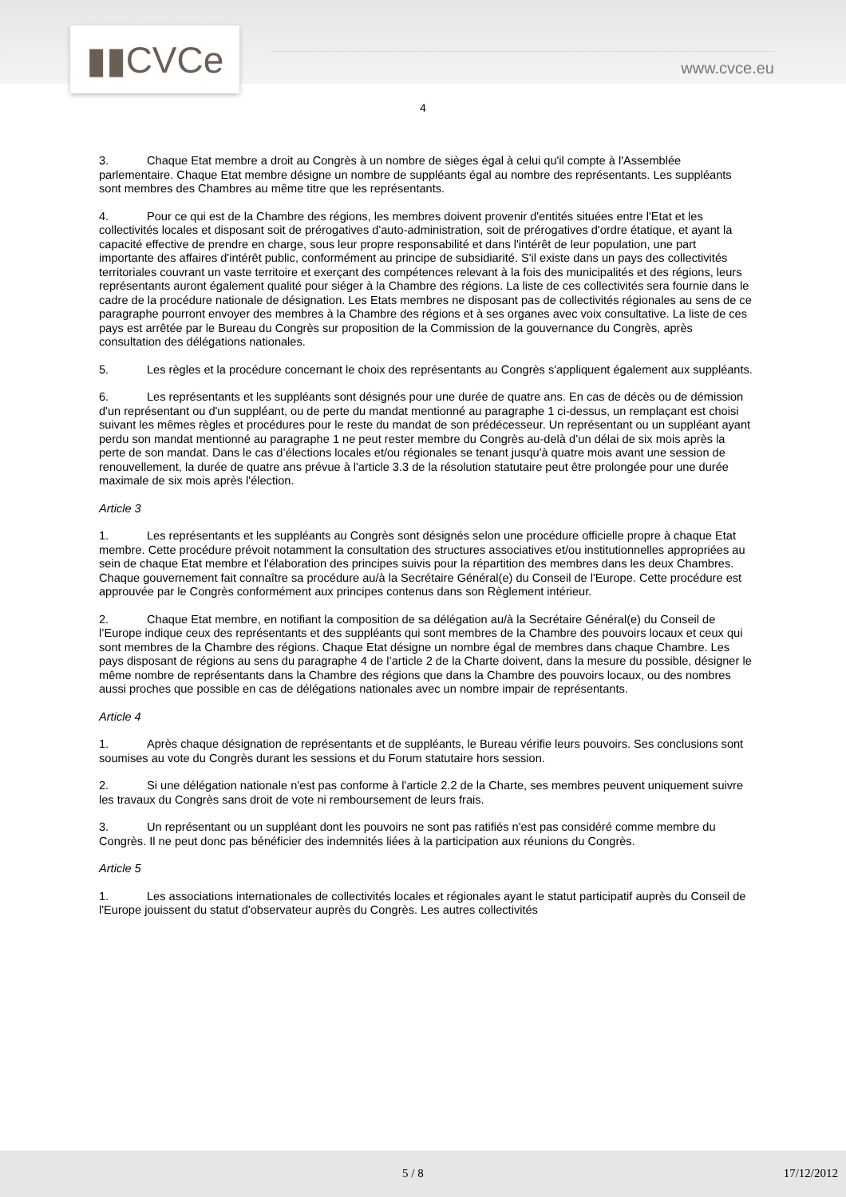▮▮CVCe www.cvce.eu
4
3. Chaque Etat membre a droit au Congrès à un nombre de sièges égal à celui qu'il compte à l'Assemblée parlementaire. Chaque Etat membre désigne un nombre de suppléants égal au nombre des représentants. Les suppléants sont membres des Chambres au même titre que les représentants.
4. Pour ce qui est de la Chambre des régions, les membres doivent provenir d'entités situées entre l'Etat et les collectivités locales et disposant soit de prérogatives d'auto-administration, soit de prérogatives d'ordre étatique, et ayant la capacité effective de prendre en charge, sous leur propre responsabilité et dans l'intérêt de leur population, une part importante des affaires d'intérêt public, conformément au principe de subsidiarité. S'il existe dans un pays des collectivités territoriales couvrant un vaste territoire et exerçant des compétences relevant à la fois des municipalités et des régions, leurs représentants auront également qualité pour siéger à la Chambre des régions. La liste de ces collectivités sera fournie dans le cadre de la procédure nationale de désignation. Les Etats membres ne disposant pas de collectivités régionales au sens de ce paragraphe pourront envoyer des membres à la Chambre des régions et à ses organes avec voix consultative. La liste de ces pays est arrêtée par le Bureau du Congrès sur proposition de la Commission de la gouvernance du Congrès, après consultation des délégations nationales.
5. Les règles et la procédure concernant le choix des représentants au Congrès s'appliquent également aux suppléants.
6. Les représentants et les suppléants sont désignés pour une durée de quatre ans. En cas de décès ou de démission d'un représentant ou d'un suppléant, ou de perte du mandat mentionné au paragraphe 1 ci-dessus, un remplaçant est choisi suivant les mêmes règles et procédures pour le reste du mandat de son prédécesseur. Un représentant ou un suppléant ayant perdu son mandat mentionné au paragraphe 1 ne peut rester membre du Congrès au-delà d’un délai de six mois après la perte de son mandat. Dans le cas d’élections locales et/ou régionales se tenant jusqu'à quatre mois avant une session de renouvellement, la durée de quatre ans prévue à l'article 3.3 de la résolution statutaire peut être prolongée pour une durée maximale de six mois après l'élection.
Article 3
1. Les représentants et les suppléants au Congrès sont désignés selon une procédure officielle propre à chaque Etat membre. Cette procédure prévoit notamment la consultation des structures associatives et/ou institutionnelles appropriées au sein de chaque Etat membre et l'élaboration des principes suivis pour la répartition des membres dans les deux Chambres. Chaque gouvernement fait connaître sa procédure au/à la Secrétaire Général(e) du Conseil de l'Europe. Cette procédure est approuvée par le Congrès conformément aux principes contenus dans son Règlement intérieur.
2. Chaque Etat membre, en notifiant la composition de sa délégation au/à la Secrétaire Général(e) du Conseil de l’Europe indique ceux des représentants et des suppléants qui sont membres de la Chambre des pouvoirs locaux et ceux qui sont membres de la Chambre des régions. Chaque Etat désigne un nombre égal de membres dans chaque Chambre. Les pays disposant de régions au sens du paragraphe 4 de l’article 2 de la Charte doivent, dans la mesure du possible, désigner le même nombre de représentants dans la Chambre des régions que dans la Chambre des pouvoirs locaux, ou des nombres aussi proches que possible en cas de délégations nationales avec un nombre impair de représentants.
Article 4
1. Après chaque désignation de représentants et de suppléants, le Bureau vérifie leurs pouvoirs. Ses conclusions sont soumises au vote du Congrès durant les sessions et du Forum statutaire hors session.
2. Si une délégation nationale n'est pas conforme à l'article 2.2 de la Charte, ses membres peuvent uniquement suivre les travaux du Congrès sans droit de vote ni remboursement de leurs frais.
3. Un représentant ou un suppléant dont les pouvoirs ne sont pas ratifiés n'est pas considéré comme membre du Congrès. Il ne peut donc pas bénéficier des indemnités liées à la participation aux réunions du Congrès.
Article 5
1. Les associations internationales de collectivités locales et régionales ayant le statut participatif auprès du Conseil de l'Europe jouissent du statut d'observateur auprès du Congrès. Les autres collectivités
5 / 8 17/12/2012